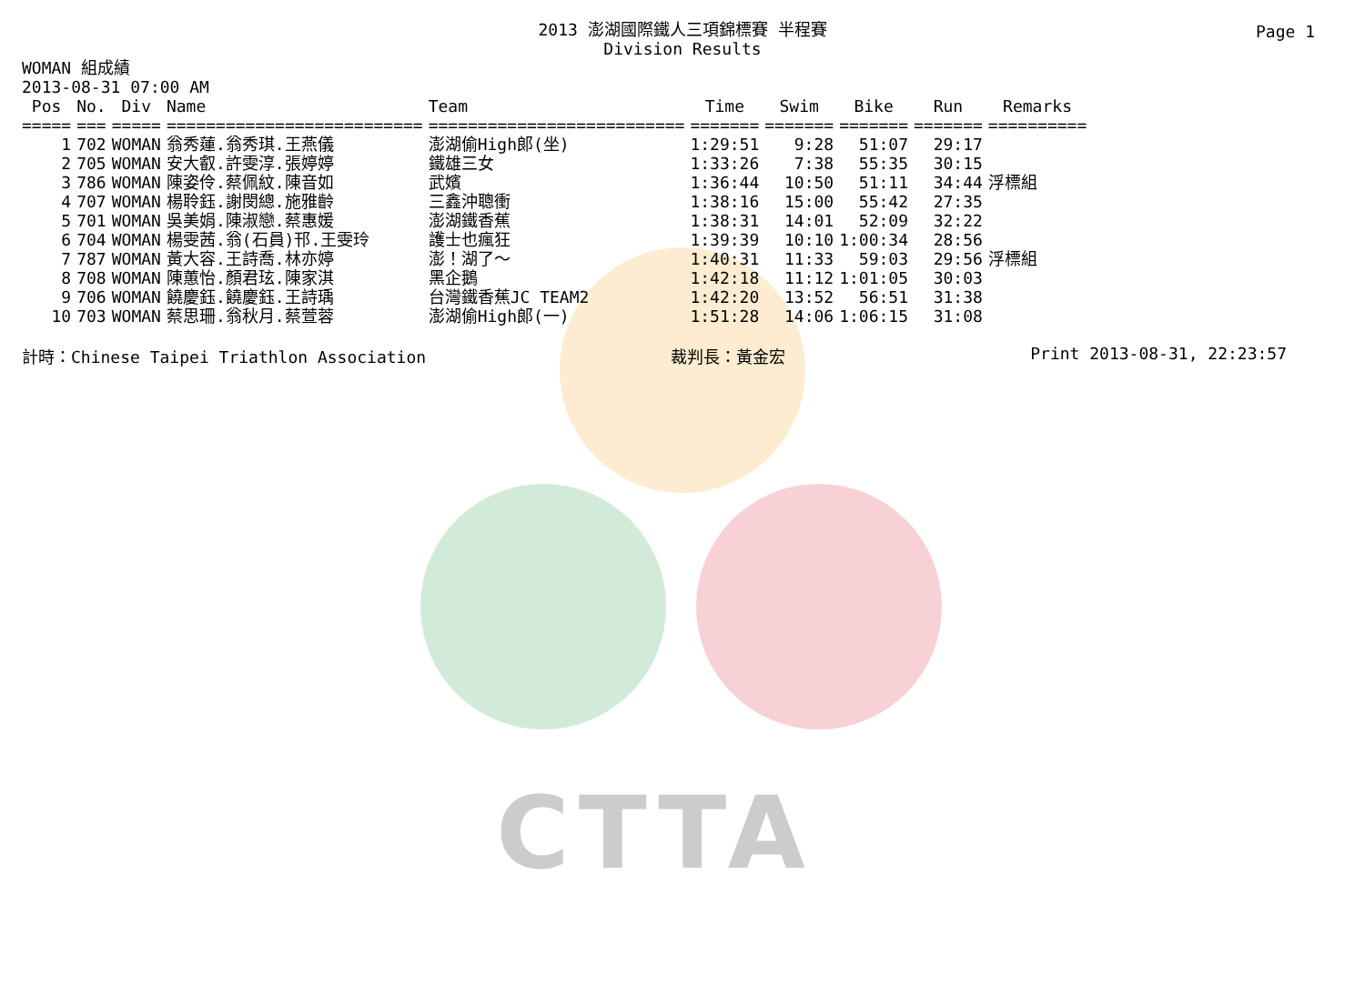CTTA
Page 1
2013 澎湖國際鐵人三項錦標賽 半程賽
Division Results
WOMAN 組成績
2013-08-31 07:00 AM
| Pos | No. | Div | Name | Team | Time | Swim | Bike | Run | Remarks |
| --- | --- | --- | --- | --- | --- | --- | --- | --- | --- |
| ===== | === | ===== | ========================== | ========================== | ======= | ======= | ======= | ======= | ========== |
| 1 | 702 | WOMAN | 翁秀蓮.翁秀琪.王燕儀 | 澎湖偷High郎(坐) | 1:29:51 | 9:28 | 51:07 | 29:17 | |
| 2 | 705 | WOMAN | 安大叡.許雯淳.張婷婷 | 鐵雄三女 | 1:33:26 | 7:38 | 55:35 | 30:15 | |
| 3 | 786 | WOMAN | 陳姿伶.蔡佩紋.陳音如 | 武嬪 | 1:36:44 | 10:50 | 51:11 | 34:44 | 浮標組 |
| 4 | 707 | WOMAN | 楊聆鈺.謝閔總.施雅齡 | 三鑫沖聰衝 | 1:38:16 | 15:00 | 55:42 | 27:35 | |
| 5 | 701 | WOMAN | 吳美娟.陳淑戀.蔡惠媛 | 澎湖鐵香蕉 | 1:38:31 | 14:01 | 52:09 | 32:22 | |
| 6 | 704 | WOMAN | 楊雯茜.翁(石員)邗.王雯玲 | 護士也瘋狂 | 1:39:39 | 10:10 | 1:00:34 | 28:56 | |
| 7 | 787 | WOMAN | 黃大容.王詩喬.林亦婷 | 澎！湖了～ | 1:40:31 | 11:33 | 59:03 | 29:56 | 浮標組 |
| 8 | 708 | WOMAN | 陳蕙怡.顏君玹.陳家淇 | 黑企鵝 | 1:42:18 | 11:12 | 1:01:05 | 30:03 | |
| 9 | 706 | WOMAN | 饒慶鈺.饒慶鈺.王詩瑀 | 台灣鐵香蕉JC TEAM2 | 1:42:20 | 13:52 | 56:51 | 31:38 | |
| 10 | 703 | WOMAN | 蔡思珊.翁秋月.蔡萱蓉 | 澎湖偷High郎(一) | 1:51:28 | 14:06 | 1:06:15 | 31:08 | |
計時：Chinese Taipei Triathlon Association 裁判長：黃金宏 Print 2013-08-31, 22:23:57